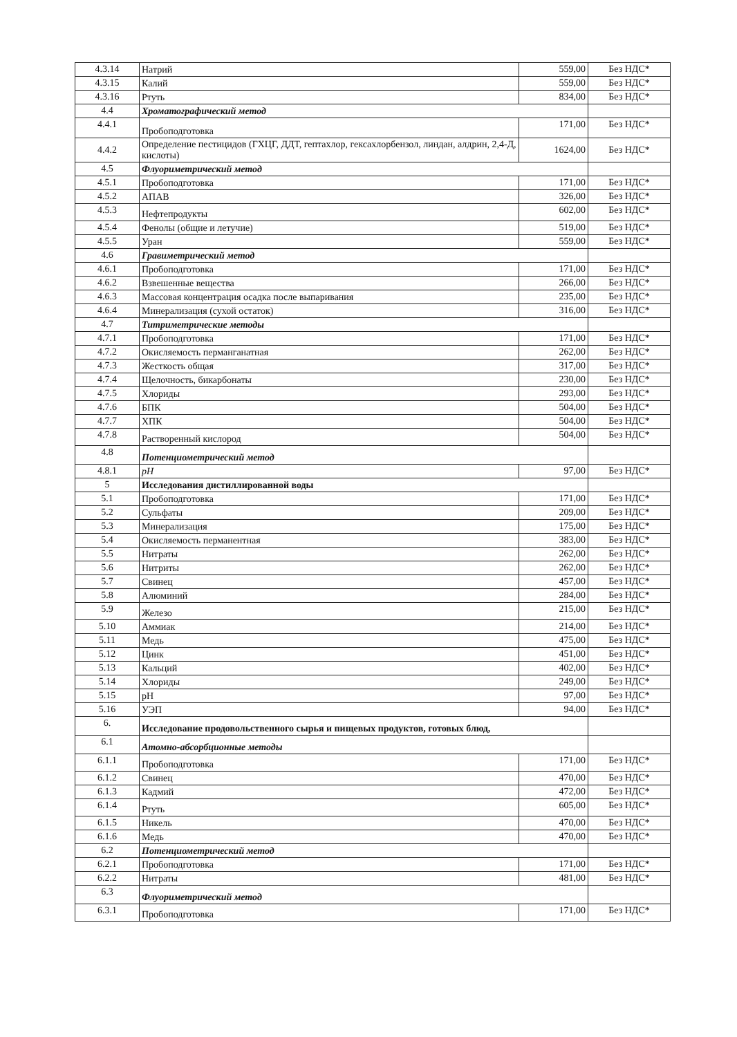| 4.3.14 | Натрий | 559,00 | Без НДС* |
| 4.3.15 | Калий | 559,00 | Без НДС* |
| 4.3.16 | Ртуть | 834,00 | Без НДС* |
| 4.4 | Хроматографический метод | | |
| 4.4.1 | Пробоподготовка | 171,00 | Без НДС* |
| 4.4.2 | Определение пестицидов (ГХЦГ, ДДТ, гептахлор, гексахлорбензол, линдан, алдрин, 2,4-Д, кислоты) | 1624,00 | Без НДС* |
| 4.5 | Флуориметрический метод | | |
| 4.5.1 | Пробоподготовка | 171,00 | Без НДС* |
| 4.5.2 | АПАВ | 326,00 | Без НДС* |
| 4.5.3 | Нефтепродукты | 602,00 | Без НДС* |
| 4.5.4 | Фенолы (общие и летучие) | 519,00 | Без НДС* |
| 4.5.5 | Уран | 559,00 | Без НДС* |
| 4.6 | Гравиметрический метод | | |
| 4.6.1 | Пробоподготовка | 171,00 | Без НДС* |
| 4.6.2 | Взвешенные вещества | 266,00 | Без НДС* |
| 4.6.3 | Массовая концентрация осадка после выпаривания | 235,00 | Без НДС* |
| 4.6.4 | Минерализация (сухой остаток) | 316,00 | Без НДС* |
| 4.7 | Титриметрические методы | | |
| 4.7.1 | Пробоподготовка | 171,00 | Без НДС* |
| 4.7.2 | Окисляемость перманганатная | 262,00 | Без НДС* |
| 4.7.3 | Жесткость общая | 317,00 | Без НДС* |
| 4.7.4 | Щелочность, бикарбонаты | 230,00 | Без НДС* |
| 4.7.5 | Хлориды | 293,00 | Без НДС* |
| 4.7.6 | БПК | 504,00 | Без НДС* |
| 4.7.7 | ХПК | 504,00 | Без НДС* |
| 4.7.8 | Растворенный кислород | 504,00 | Без НДС* |
| 4.8 | Потенциометрический метод | | |
| 4.8.1 | pH | 97,00 | Без НДС* |
| 5 | Исследования дистиллированной воды | | |
| 5.1 | Пробоподготовка | 171,00 | Без НДС* |
| 5.2 | Сульфаты | 209,00 | Без НДС* |
| 5.3 | Минерализация | 175,00 | Без НДС* |
| 5.4 | Окисляемость перманентная | 383,00 | Без НДС* |
| 5.5 | Нитраты | 262,00 | Без НДС* |
| 5.6 | Нитриты | 262,00 | Без НДС* |
| 5.7 | Свинец | 457,00 | Без НДС* |
| 5.8 | Алюминий | 284,00 | Без НДС* |
| 5.9 | Железо | 215,00 | Без НДС* |
| 5.10 | Аммиак | 214,00 | Без НДС* |
| 5.11 | Медь | 475,00 | Без НДС* |
| 5.12 | Цинк | 451,00 | Без НДС* |
| 5.13 | Кальций | 402,00 | Без НДС* |
| 5.14 | Хлориды | 249,00 | Без НДС* |
| 5.15 | pH | 97,00 | Без НДС* |
| 5.16 | УЭП | 94,00 | Без НДС* |
| 6. | Исследование продовольственного сырья и пищевых продуктов, готовых блюд, | | |
| 6.1 | Атомно-абсорбционные методы | | |
| 6.1.1 | Пробоподготовка | 171,00 | Без НДС* |
| 6.1.2 | Свинец | 470,00 | Без НДС* |
| 6.1.3 | Кадмий | 472,00 | Без НДС* |
| 6.1.4 | Ртуть | 605,00 | Без НДС* |
| 6.1.5 | Никель | 470,00 | Без НДС* |
| 6.1.6 | Медь | 470,00 | Без НДС* |
| 6.2 | Потенциометрический метод | | |
| 6.2.1 | Пробоподготовка | 171,00 | Без НДС* |
| 6.2.2 | Нитраты | 481,00 | Без НДС* |
| 6.3 | Флуориметрический метод | | |
| 6.3.1 | Пробоподготовка | 171,00 | Без НДС* |